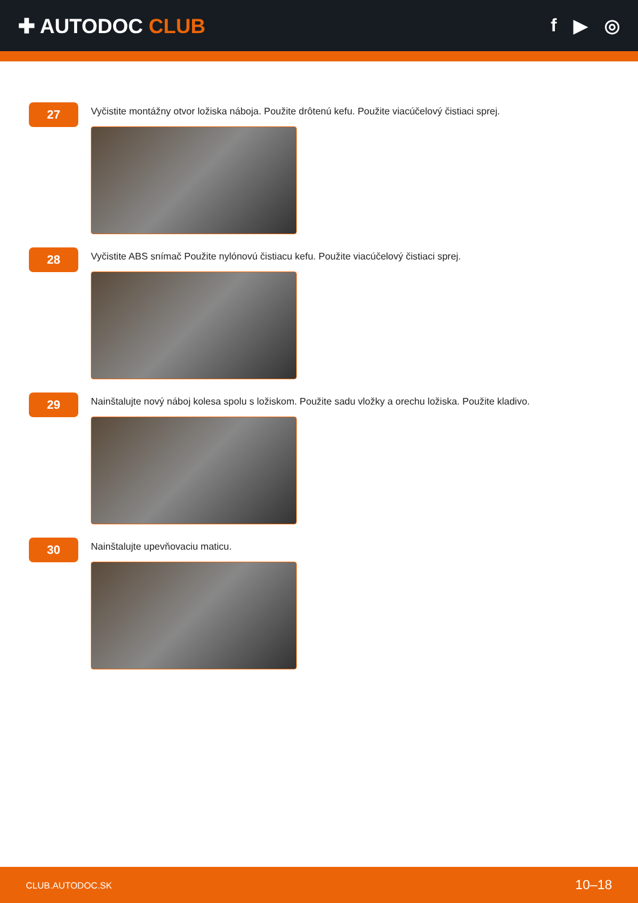✚ AUTODOC CLUB f ▶ ◎
27
Vyčistite montážny otvor ložiska náboja. Použite drôtenú kefu. Použite viacúčelový čistiaci sprej.
28
Vyčistite ABS snímač Použite nylónovú čistiacu kefu. Použite viacúčelový čistiaci sprej.
29
Nainštalujte nový náboj kolesa spolu s ložiskom. Použite sadu vložky a orechu ložiska. Použite kladivo.
30
Nainštalujte upevňovaciu maticu.
CLUB.AUTODOC.SK 10–18